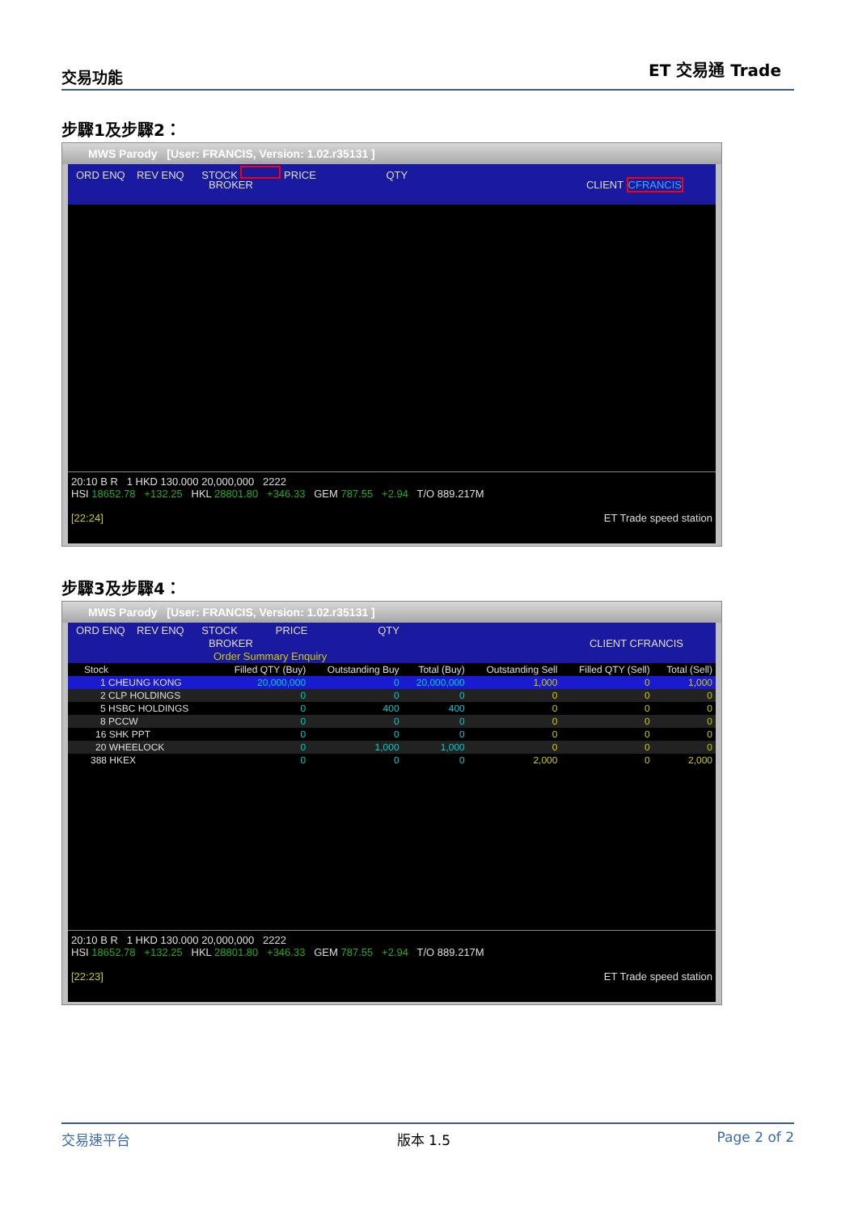交易功能 ET 交易通 Trade
步驟1及步驟2：
MWS Parody [User: FRANCIS, Version: 1.02.r35131 ]
ORD ENQ REV ENQ STOCK PRICE QTY
BROKER CLIENT CFRANCIS
20:10 B R 1 HKD 130.000 20,000,000 2222
HSI 18652.78 +132.25 HKL 28801.80 +346.33 GEM 787.55 +2.94 T/O 889.217M
[22:24] ET Trade speed station
步驟3及步驟4：
MWS Parody [User: FRANCIS, Version: 1.02.r35131 ]
ORD ENQ REV ENQ STOCK PRICE QTY
BROKER CLIENT CFRANCIS
Order Summary Enquiry
| Stock | Filled QTY (Buy) | Outstanding Buy | Total (Buy) | Outstanding Sell | Filled QTY (Sell) | Total (Sell) |
| --- | --- | --- | --- | --- | --- | --- |
| 1 CHEUNG KONG | 20,000,000 | 0 | 20,000,000 | 1,000 | 0 | 1,000 |
| 2 CLP HOLDINGS | 0 | 0 | 0 | 0 | 0 | 0 |
| 5 HSBC HOLDINGS | 0 | 400 | 400 | 0 | 0 | 0 |
| 8 PCCW | 0 | 0 | 0 | 0 | 0 | 0 |
| 16 SHK PPT | 0 | 0 | 0 | 0 | 0 | 0 |
| 20 WHEELOCK | 0 | 1,000 | 1,000 | 0 | 0 | 0 |
| 388 HKEX | 0 | 0 | 0 | 2,000 | 0 | 2,000 |
20:10 B R 1 HKD 130.000 20,000,000 2222
HSI 18652.78 +132.25 HKL 28801.80 +346.33 GEM 787.55 +2.94 T/O 889.217M
[22:23] ET Trade speed station
交易速平台 版本 1.5 Page 2 of 2